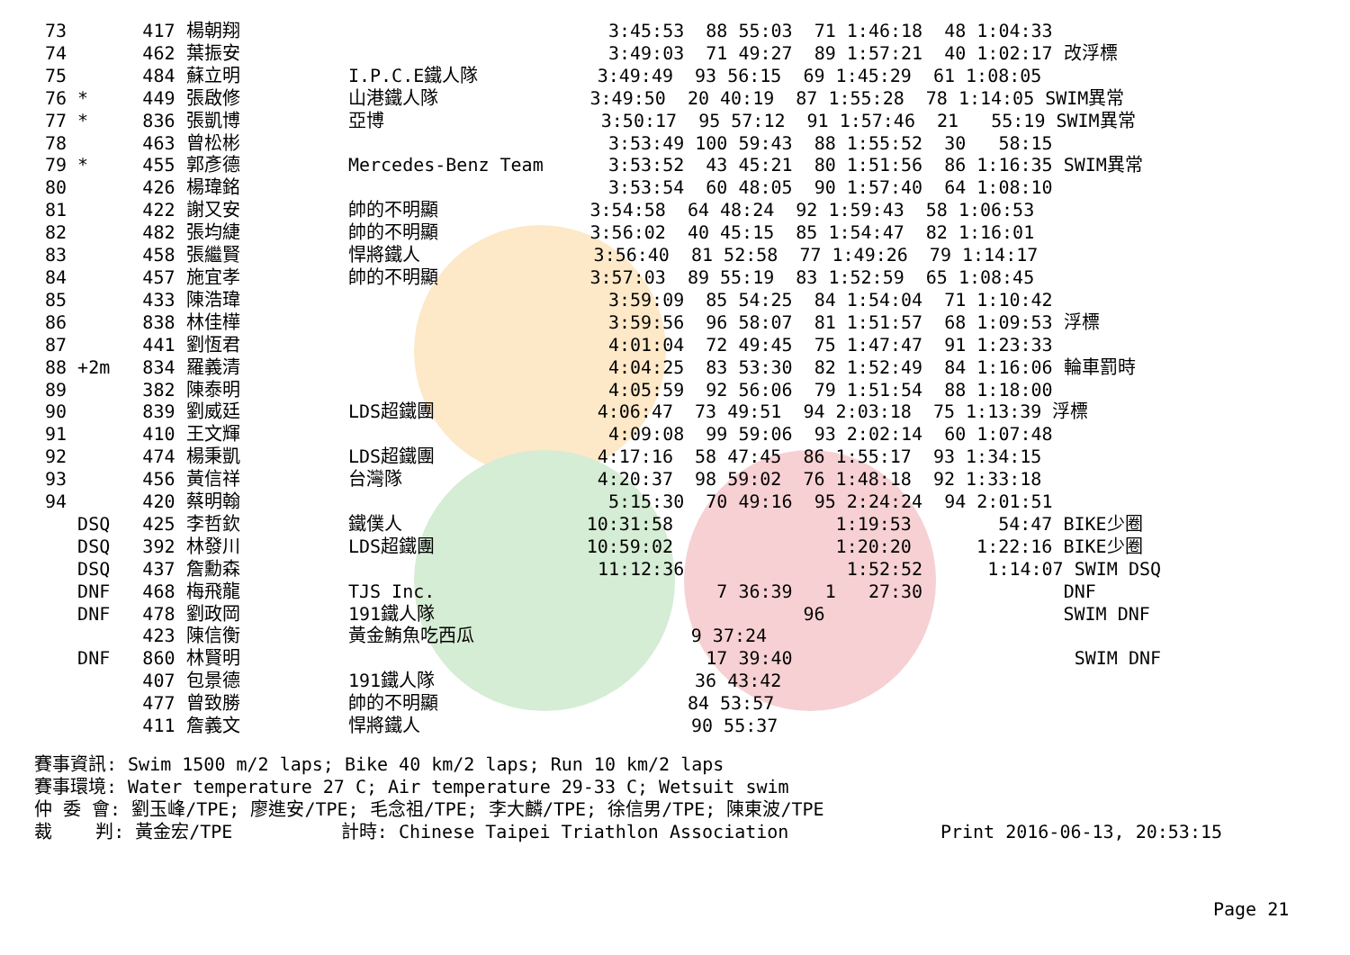73       417 楊朝翔                                  3:45:53  88 55:03  71 1:46:18  48 1:04:33
74       462 葉振安                                  3:49:03  71 49:27  89 1:57:21  40 1:02:17 改浮標
75       484 蘇立明          I.P.C.E鐵人隊           3:49:49  93 56:15  69 1:45:29  61 1:08:05
76 *     449 張啟修          山港鐵人隊              3:49:50  20 40:19  87 1:55:28  78 1:14:05 SWIM異常
77 *     836 張凱博          亞博                    3:50:17  95 57:12  91 1:57:46  21   55:19 SWIM異常
78       463 曾松彬                                  3:53:49 100 59:43  88 1:55:52  30   58:15
79 *     455 郭彥德          Mercedes-Benz Team      3:53:52  43 45:21  80 1:51:56  86 1:16:35 SWIM異常
80       426 楊瑋銘                                  3:53:54  60 48:05  90 1:57:40  64 1:08:10
81       422 謝又安          帥的不明顯              3:54:58  64 48:24  92 1:59:43  58 1:06:53
82       482 張均緁          帥的不明顯              3:56:02  40 45:15  85 1:54:47  82 1:16:01
83       458 張繼賢          悍將鐵人                3:56:40  81 52:58  77 1:49:26  79 1:14:17
84       457 施宜孝          帥的不明顯              3:57:03  89 55:19  83 1:52:59  65 1:08:45
85       433 陳浩瑋                                  3:59:09  85 54:25  84 1:54:04  71 1:10:42
86       838 林佳樺                                  3:59:56  96 58:07  81 1:51:57  68 1:09:53 浮標
87       441 劉恆君                                  4:01:04  72 49:45  75 1:47:47  91 1:23:33
88 +2m   834 羅義清                                  4:04:25  83 53:30  82 1:52:49  84 1:16:06 輪車罰時
89       382 陳泰明                                  4:05:59  92 56:06  79 1:51:54  88 1:18:00
90       839 劉威廷          LDS超鐵團               4:06:47  73 49:51  94 2:03:18  75 1:13:39 浮標
91       410 王文輝                                  4:09:08  99 59:06  93 2:02:14  60 1:07:48
92       474 楊秉凱          LDS超鐵團               4:17:16  58 47:45  86 1:55:17  93 1:34:15
93       456 黃信祥          台灣隊                  4:20:37  98 59:02  76 1:48:18  92 1:33:18
94       420 蔡明翰                                  5:15:30  70 49:16  95 2:24:24  94 2:01:51
   DSQ   425 李哲欽          鐵僕人                 10:31:58               1:19:53        54:47 BIKE少圈
   DSQ   392 林發川          LDS超鐵團              10:59:02               1:20:20      1:22:16 BIKE少圈
   DSQ   437 詹勳森                                 11:12:36               1:52:52      1:14:07 SWIM DSQ
   DNF   468 梅飛龍          TJS Inc.                          7 36:39   1   27:30             DNF
   DNF   478 劉政岡          191鐵人隊                                  96                      SWIM DNF
         423 陳信衡          黃金鮪魚吃西瓜                    9 37:24
   DNF   860 林賢明                                           17 39:40                          SWIM DNF
         407 包景德          191鐵人隊                        36 43:42
         477 曾致勝          帥的不明顯                       84 53:57
         411 詹義文          悍將鐵人                         90 55:37
賽事資訊: Swim 1500 m/2 laps; Bike 40 km/2 laps; Run 10 km/2 laps 賽事環境: Water temperature 27 C; Air temperature 29-33 C; Wetsuit swim 仲 委 會: 劉玉峰/TPE; 廖進安/TPE; 毛念祖/TPE; 李大麟/TPE; 徐信男/TPE; 陳東波/TPE 裁 判: 黃金宏/TPE 計時: Chinese Taipei Triathlon Association Print 2016-06-13, 20:53:15
Page 21